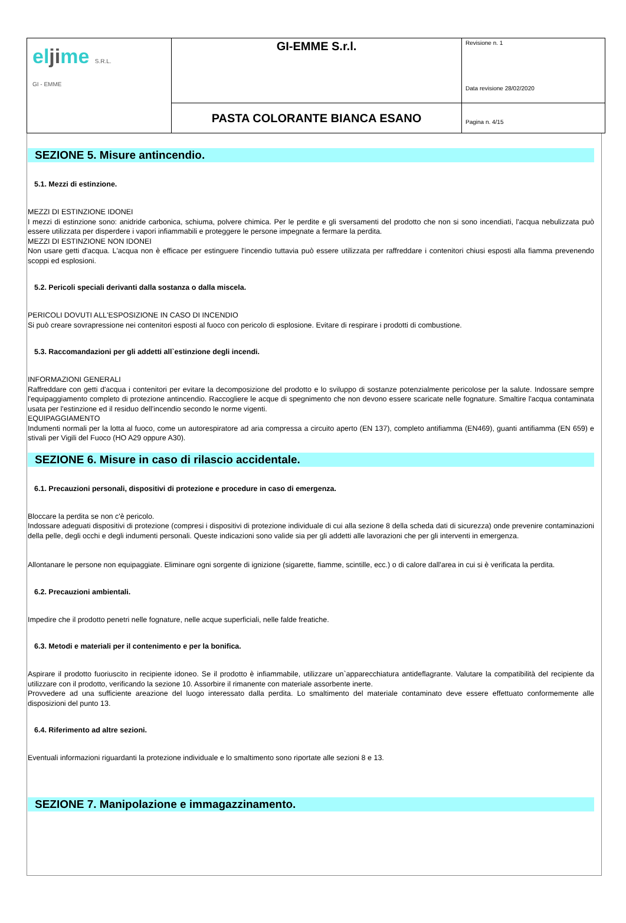| el ji me S.R.L. GI - EMME | GI-EMME S.r.l. | Revisione n. 1 Data revisione 28/02/2020 |
| | PASTA COLORANTE BIANCA ESANO | |
| | | Pagina n. 4/15 |
SEZIONE 5. Misure antincendio.
5.1. Mezzi di estinzione.
MEZZI DI ESTINZIONE IDONEI
I mezzi di estinzione sono: anidride carbonica, schiuma, polvere chimica. Per le perdite e gli sversamenti del prodotto che non si sono incendiati, l'acqua nebulizzata può essere utilizzata per disperdere i vapori infiammabili e proteggere le persone impegnate a fermare la perdita.
MEZZI DI ESTINZIONE NON IDONEI
Non usare getti d'acqua. L'acqua non è efficace per estinguere l'incendio tuttavia può essere utilizzata per raffreddare i contenitori chiusi esposti alla fiamma prevenendo scoppi ed esplosioni.
5.2. Pericoli speciali derivanti dalla sostanza o dalla miscela.
PERICOLI DOVUTI ALL'ESPOSIZIONE IN CASO DI INCENDIO
Si può creare sovrapressione nei contenitori esposti al fuoco con pericolo di esplosione. Evitare di respirare i prodotti di combustione.
5.3. Raccomandazioni per gli addetti all`estinzione degli incendi.
INFORMAZIONI GENERALI
Raffreddare con getti d'acqua i contenitori per evitare la decomposizione del prodotto e lo sviluppo di sostanze potenzialmente pericolose per la salute. Indossare sempre l'equipaggiamento completo di protezione antincendio. Raccogliere le acque di spegnimento che non devono essere scaricate nelle fognature. Smaltire l'acqua contaminata usata per l'estinzione ed il residuo dell'incendio secondo le norme vigenti.
EQUIPAGGIAMENTO
Indumenti normali per la lotta al fuoco, come un autorespiratore ad aria compressa a circuito aperto (EN 137), completo antifiamma (EN469), guanti antifiamma (EN 659) e stivali per Vigili del Fuoco (HO A29 oppure A30).
SEZIONE 6. Misure in caso di rilascio accidentale.
6.1. Precauzioni personali, dispositivi di protezione e procedure in caso di emergenza.
Bloccare la perdita se non c'è pericolo.
Indossare adeguati dispositivi di protezione (compresi i dispositivi di protezione individuale di cui alla sezione 8 della scheda dati di sicurezza) onde prevenire contaminazioni della pelle, degli occhi e degli indumenti personali. Queste indicazioni sono valide sia per gli addetti alle lavorazioni che per gli interventi in emergenza.
Allontanare le persone non equipaggiate. Eliminare ogni sorgente di ignizione (sigarette, fiamme, scintille, ecc.) o di calore dall'area in cui si è verificata la perdita.
6.2. Precauzioni ambientali.
Impedire che il prodotto penetri nelle fognature, nelle acque superficiali, nelle falde freatiche.
6.3. Metodi e materiali per il contenimento e per la bonifica.
Aspirare il prodotto fuoriuscito in recipiente idoneo. Se il prodotto è infiammabile, utilizzare un`apparecchiatura antideflagrante. Valutare la compatibilità del recipiente da utilizzare con il prodotto, verificando la sezione 10. Assorbire il rimanente con materiale assorbente inerte.
Provvedere ad una sufficiente areazione del luogo interessato dalla perdita. Lo smaltimento del materiale contaminato deve essere effettuato conformemente alle disposizioni del punto 13.
6.4. Riferimento ad altre sezioni.
Eventuali informazioni riguardanti la protezione individuale e lo smaltimento sono riportate alle sezioni 8 e 13.
SEZIONE 7. Manipolazione e immagazzinamento.